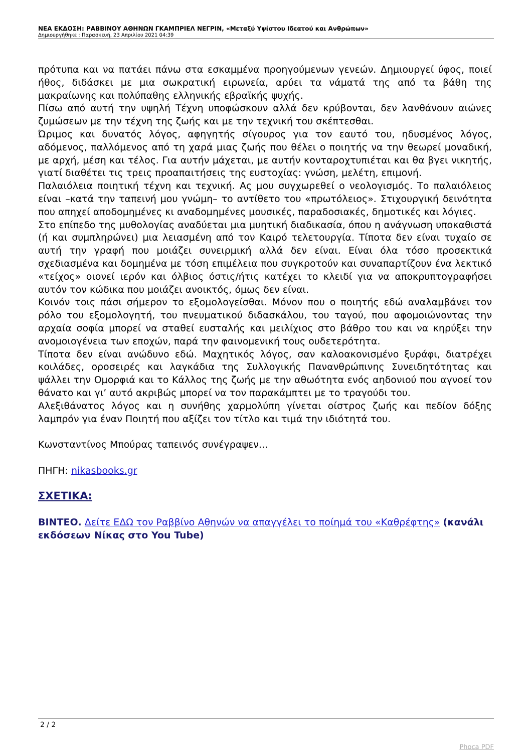ΝΕΑ ΕΚΔΟΣΗ: ΡΑΒΒΙΝΟΥ ΑΘΗΝΩΝ ΓΚΑΜΠΡΙΕΛ ΝΕΓΡΙΝ, «Μεταξύ Υψίστου Ιδεατού και Ανθρώπων»
Δημιουργήθηκε : Παρασκευή, 23 Απριλίου 2021 04:39
πρότυπα και να πατάει πάνω στα εσκαμμένα προηγούμενων γενεών. Δημιουργεί ύφος, ποιεί ήθος, διδάσκει με μια σωκρατική ειρωνεία, αρύει τα νάματά της από τα βάθη της μακραίωνης και πολύπαθης ελληνικής εβραϊκής ψυχής.
Πίσω από αυτή την υψηλή Τέχνη υποφώσκουν αλλά δεν κρύβονται, δεν λανθάνουν αιώνες ζυμώσεων με την τέχνη της ζωής και με την τεχνική του σκέπτεσθαι.
Ώριμος και δυνατός λόγος, αφηγητής σίγουρος για τον εαυτό του, ηδυσμένος λόγος, αδόμενος, παλλόμενος από τη χαρά μιας ζωής που θέλει ο ποιητής να την θεωρεί μοναδική, με αρχή, μέση και τέλος. Για αυτήν μάχεται, με αυτήν κονταροχτυπιέται και θα βγει νικητής, γιατί διαθέτει τις τρεις προαπαιτήσεις της ευστοχίας: γνώση, μελέτη, επιμονή.
Παλαιόλεια ποιητική τέχνη και τεχνική. Ας μου συγχωρεθεί ο νεολογισμός. Το παλαιόλειος είναι –κατά την ταπεινή μου γνώμη– το αντίθετο του «πρωτόλειος». Στιχουργική δεινότητα που απηχεί αποδομημένες κι αναδομημένες μουσικές, παραδοσιακές, δημοτικές και λόγιες.
Στο επίπεδο της μυθολογίας αναδύεται μια μυητική διαδικασία, όπου η ανάγνωση υποκαθιστά (ή και συμπληρώνει) μια λειασμένη από τον Καιρό τελετουργία. Τίποτα δεν είναι τυχαίο σε αυτή την γραφή που μοιάζει συνειρμική αλλά δεν είναι. Είναι όλα τόσο προσεκτικά σχεδιασμένα και δομημένα με τόση επιμέλεια που συγκροτούν και συναπαρτίζουν ένα λεκτικό «τείχος» οιονεί ιερόν και όλβιος όστις/ήτις κατέχει το κλειδί για να αποκρυπτογραφήσει αυτόν τον κώδικα που μοιάζει ανοικτός, όμως δεν είναι.
Κοινόν τοις πάσι σήμερον το εξομολογείσθαι. Μόνον που ο ποιητής εδώ αναλαμβάνει τον ρόλο του εξομολογητή, του πνευματικού διδασκάλου, του ταγού, που αφομοιώνοντας την αρχαία σοφία μπορεί να σταθεί ευσταλής και μειλίχιος στο βάθρο του και να κηρύξει την ανομοιογένεια των εποχών, παρά την φαινομενική τους ουδετερότητα.
Τίποτα δεν είναι ανώδυνο εδώ. Μαχητικός λόγος, σαν καλοακονισμένο ξυράφι, διατρέχει κοιλάδες, οροσειρές και λαγκάδια της Συλλογικής Πανανθρώπινης Συνειδητότητας και ψάλλει την Ομορφιά και το Κάλλος της ζωής με την αθωότητα ενός αηδονιού που αγνοεί τον θάνατο και γι’ αυτό ακριβώς μπορεί να τον παρακάμπτει με το τραγούδι του.
Αλεξιθάνατος λόγος και η συνήθης χαρμολύπη γίνεται οίστρος ζωής και πεδίον δόξης λαμπρόν για έναν Ποιητή που αξίζει τον τίτλο και τιμά την ιδιότητά του.
Κωνσταντίνος Μπούρας ταπεινός συνέγραψεν…
ΠΗΓΗ: nikasbooks.gr
ΣΧΕΤΙΚΑ:
ΒΙΝΤΕΟ. Δείτε ΕΔΩ τον Ραββίνο Αθηνών να απαγγέλει το ποίημά του «Καθρέφτης» (κανάλι εκδόσεων Νίκας στο You Tube)
2 / 2
Phoca PDF